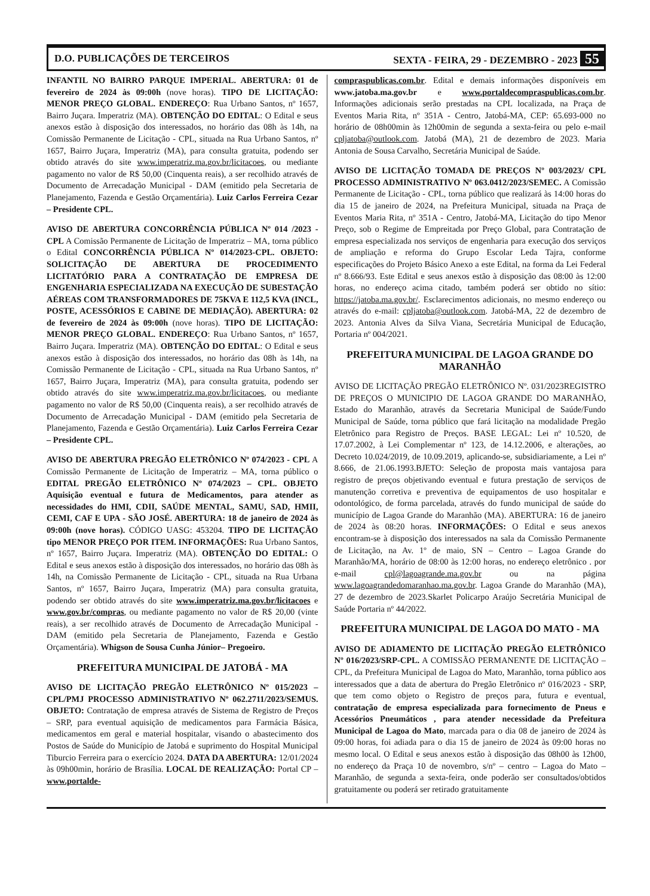D.O. PUBLICAÇÕES DE TERCEIROS SEXTA - FEIRA, 29 - DEZEMBRO - 2023 55
INFANTIL NO BAIRRO PARQUE IMPERIAL. ABERTURA: 01 de fevereiro de 2024 às 09:00h (nove horas). TIPO DE LICITAÇÃO: MENOR PREÇO GLOBAL. ENDEREÇO: Rua Urbano Santos, nº 1657, Bairro Juçara. Imperatriz (MA). OBTENÇÃO DO EDITAL: O Edital e seus anexos estão à disposição dos interessados, no horário das 08h às 14h, na Comissão Permanente de Licitação - CPL, situada na Rua Urbano Santos, nº 1657, Bairro Juçara, Imperatriz (MA), para consulta gratuita, podendo ser obtido através do site www.imperatriz.ma.gov.br/licitacoes, ou mediante pagamento no valor de R$ 50,00 (Cinquenta reais), a ser recolhido através de Documento de Arrecadação Municipal - DAM (emitido pela Secretaria de Planejamento, Fazenda e Gestão Orçamentária). Luiz Carlos Ferreira Cezar – Presidente CPL.
AVISO DE ABERTURA CONCORRÊNCIA PÚBLICA Nº 014 /2023 - CPL A Comissão Permanente de Licitação de Imperatriz – MA, torna público o Edital CONCORRÊNCIA PÚBLICA Nº 014/2023-CPL. OBJETO: SOLICITAÇÃO DE ABERTURA DE PROCEDIMENTO LICITATÓRIO PARA A CONTRATAÇÃO DE EMPRESA DE ENGENHARIA ESPECIALIZADA NA EXECUÇÃO DE SUBESTAÇÃO AÉREAS COM TRANSFORMADORES DE 75KVA E 112,5 KVA (INCL, POSTE, ACESSÓRIOS E CABINE DE MEDIAÇÃO). ABERTURA: 02 de fevereiro de 2024 às 09:00h (nove horas). TIPO DE LICITAÇÃO: MENOR PREÇO GLOBAL. ENDEREÇO: Rua Urbano Santos, nº 1657, Bairro Juçara. Imperatriz (MA). OBTENÇÃO DO EDITAL: O Edital e seus anexos estão à disposição dos interessados, no horário das 08h às 14h, na Comissão Permanente de Licitação - CPL, situada na Rua Urbano Santos, nº 1657, Bairro Juçara, Imperatriz (MA), para consulta gratuita, podendo ser obtido através do site www.imperatriz.ma.gov.br/licitacoes, ou mediante pagamento no valor de R$ 50,00 (Cinquenta reais), a ser recolhido através de Documento de Arrecadação Municipal - DAM (emitido pela Secretaria de Planejamento, Fazenda e Gestão Orçamentária). Luiz Carlos Ferreira Cezar – Presidente CPL.
AVISO DE ABERTURA PREGÃO ELETRÔNICO Nº 074/2023 - CPL A Comissão Permanente de Licitação de Imperatriz – MA, torna público o EDITAL PREGÃO ELETRÔNICO Nº 074/2023 – CPL. OBJETO Aquisição eventual e futura de Medicamentos, para atender as necessidades do HMI, CDII, SAÚDE MENTAL, SAMU, SAD, HMII, CEMI, CAF E UPA - SÃO JOSÉ. ABERTURA: 18 de janeiro de 2024 às 09:00h (nove horas). CÓDIGO UASG: 453204. TIPO DE LICITAÇÃO tipo MENOR PREÇO POR ITEM. INFORMAÇÕES: Rua Urbano Santos, nº 1657, Bairro Juçara. Imperatriz (MA). OBTENÇÃO DO EDITAL: O Edital e seus anexos estão à disposição dos interessados, no horário das 08h às 14h, na Comissão Permanente de Licitação - CPL, situada na Rua Urbana Santos, nº 1657, Bairro Juçara, Imperatriz (MA) para consulta gratuita, podendo ser obtido através do site www.imperatriz.ma.gov.br/licitacoes e www.gov.br/compras, ou mediante pagamento no valor de R$ 20,00 (vinte reais), a ser recolhido através de Documento de Arrecadação Municipal - DAM (emitido pela Secretaria de Planejamento, Fazenda e Gestão Orçamentária). Whigson de Sousa Cunha Júnior– Pregoeiro.
PREFEITURA MUNICIPAL DE JATOBÁ - MA
AVISO DE LICITAÇÃO PREGÃO ELETRÔNICO Nº 015/2023 – CPL/PMJ PROCESSO ADMINISTRATIVO Nº 062.2711/2023/SEMUS. OBJETO: Contratação de empresa através de Sistema de Registro de Preços – SRP, para eventual aquisição de medicamentos para Farmácia Básica, medicamentos em geral e material hospitalar, visando o abastecimento dos Postos de Saúde do Município de Jatobá e suprimento do Hospital Municipal Tiburcio Ferreira para o exercício 2024. DATA DA ABERTURA: 12/01/2024 às 09h00min, horário de Brasília. LOCAL DE REALIZAÇÃO: Portal CP – www.portalde-
compraspublicas.com.br. Edital e demais informações disponíveis em www.jatoba.ma.gov.br e www.portaldecompraspublicas.com.br. Informações adicionais serão prestadas na CPL localizada, na Praça de Eventos Maria Rita, nº 351A - Centro, Jatobá-MA, CEP: 65.693-000 no horário de 08h00min às 12h00min de segunda a sexta-feira ou pelo e-mail cpljatoba@outlook.com. Jatobá (MA), 21 de dezembro de 2023. Maria Antonia de Sousa Carvalho, Secretária Municipal de Saúde.
AVISO DE LICITAÇÃO TOMADA DE PREÇOS Nº 003/2023/ CPL PROCESSO ADMINISTRATIVO Nº 063.0412/2023/SEMEC. A Comissão Permanente de Licitação - CPL, torna público que realizará às 14:00 horas do dia 15 de janeiro de 2024, na Prefeitura Municipal, situada na Praça de Eventos Maria Rita, nº 351A - Centro, Jatobá-MA, Licitação do tipo Menor Preço, sob o Regime de Empreitada por Preço Global, para Contratação de empresa especializada nos serviços de engenharia para execução dos serviços de ampliação e reforma do Grupo Escolar Leda Tajra, conforme especificações do Projeto Básico Anexo a este Edital, na forma da Lei Federal nº 8.666/93. Este Edital e seus anexos estão à disposição das 08:00 às 12:00 horas, no endereço acima citado, também poderá ser obtido no sítio: https://jatoba.ma.gov.br/. Esclarecimentos adicionais, no mesmo endereço ou através do e-mail: cpljatoba@outlook.com. Jatobá-MA, 22 de dezembro de 2023. Antonia Alves da Silva Viana, Secretária Municipal de Educação, Portaria nº 004/2021.
PREFEITURA MUNICIPAL DE LAGOA GRANDE DO MARANHÃO
AVISO DE LICITAÇÃO PREGÃO ELETRÔNICO Nº. 031/2023REGISTRO DE PREÇOS O MUNICIPIO DE LAGOA GRANDE DO MARANHÃO, Estado do Maranhão, através da Secretaria Municipal de Saúde/Fundo Municipal de Saúde, torna público que fará licitação na modalidade Pregão Eletrônico para Registro de Preços. BASE LEGAL: Lei nº 10.520, de 17.07.2002, à Lei Complementar nº 123, de 14.12.2006, e alterações, ao Decreto 10.024/2019, de 10.09.2019, aplicando-se, subsidiariamente, a Lei nº 8.666, de 21.06.1993.BJETO: Seleção de proposta mais vantajosa para registro de preços objetivando eventual e futura prestação de serviços de manutenção corretiva e preventiva de equipamentos de uso hospitalar e odontológico, de forma parcelada, através do fundo municipal de saúde do município de Lagoa Grande do Maranhão (MA). ABERTURA: 16 de janeiro de 2024 às 08:20 horas. INFORMAÇÕES: O Edital e seus anexos encontram-se à disposição dos interessados na sala da Comissão Permanente de Licitação, na Av. 1º de maio, SN – Centro – Lagoa Grande do Maranhão/MA, horário de 08:00 às 12:00 horas, no endereço eletrônico . por e-mail cpl@lagoagrande.ma.gov.br ou na página www.lagoagrandedomaranhao.ma.gov.br. Lagoa Grande do Maranhão (MA), 27 de dezembro de 2023.Skarlet Policarpo Araújo Secretária Municipal de Saúde Portaria nº 44/2022.
PREFEITURA MUNICIPAL DE LAGOA DO MATO - MA
AVISO DE ADIAMENTO DE LICITAÇÃO PREGÃO ELETRÔNICO Nº 016/2023/SRP-CPL. A COMISSÃO PERMANENTE DE LICITAÇÃO – CPL, da Prefeitura Municipal de Lagoa do Mato, Maranhão, torna público aos interessados que a data de abertura do Pregão Eletrônico nº 016/2023 - SRP, que tem como objeto o Registro de preços para, futura e eventual, contratação de empresa especializada para fornecimento de Pneus e Acessórios Pneumáticos , para atender necessidade da Prefeitura Municipal de Lagoa do Mato, marcada para o dia 08 de janeiro de 2024 às 09:00 horas, foi adiada para o dia 15 de janeiro de 2024 às 09:00 horas no mesmo local. O Edital e seus anexos estão à disposição das 08h00 às 12h00, no endereço da Praça 10 de novembro, s/nº – centro – Lagoa do Mato – Maranhão, de segunda a sexta-feira, onde poderão ser consultados/obtidos gratuitamente ou poderá ser retirado gratuitamente